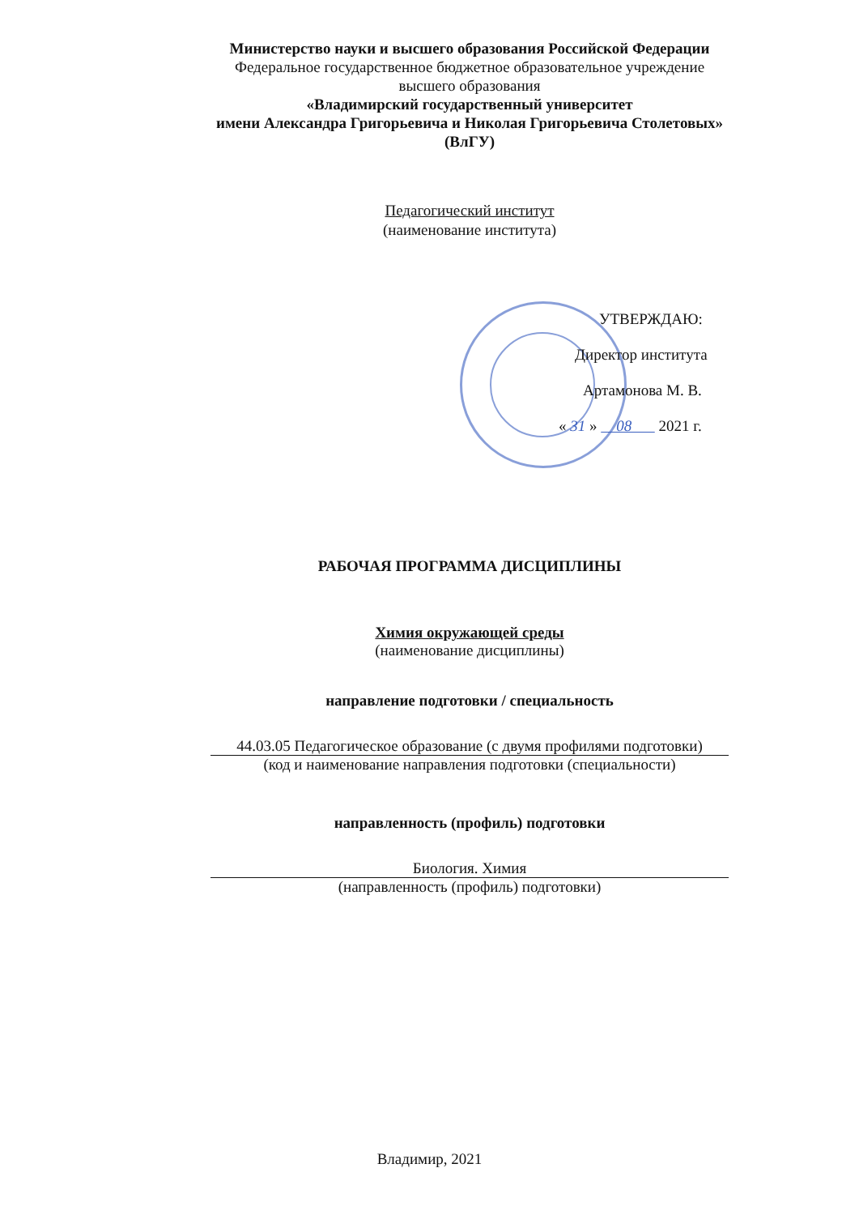Министерство науки и высшего образования Российской Федерации
Федеральное государственное бюджетное образовательное учреждение
высшего образования
«Владимирский государственный университет
имени Александра Григорьевича и Николая Григорьевича Столетовых»
(ВлГУ)
Педагогический институт
(наименование института)
УТВЕРЖДАЮ:
Директор института
Артамонова М. В.
« 31 » 08 2021 г.
РАБОЧАЯ ПРОГРАММА ДИСЦИПЛИНЫ
Химия окружающей среды
(наименование дисциплины)
направление подготовки / специальность
44.03.05 Педагогическое образование (с двумя профилями подготовки)
(код и наименование направления подготовки (специальности)
направленность (профиль) подготовки
Биология. Химия
(направленность (профиль) подготовки)
Владимир, 2021